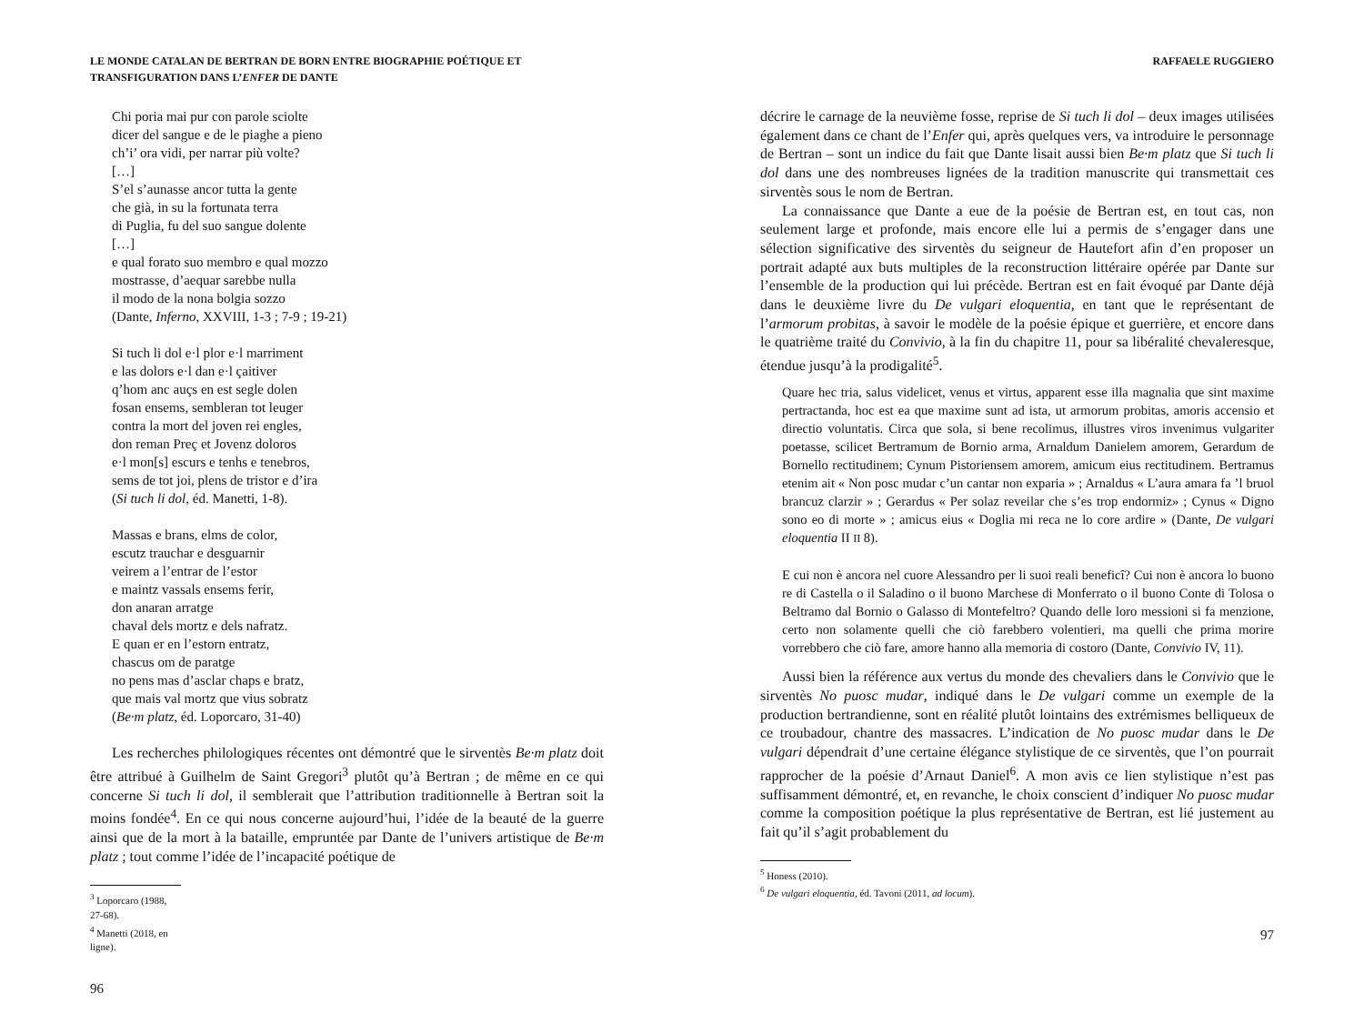LE MONDE CATALAN DE BERTRAN DE BORN ENTRE BIOGRAPHIE POÉTIQUE ET
TRANSFIGURATION DANS L’ENFER DE DANTE
Chi poria mai pur con parole sciolte
dicer del sangue e de le piaghe a pieno
ch’i’ ora vidi, per narrar più volte?
[…]
S’el s’aunasse ancor tutta la gente
che già, in su la fortunata terra
di Puglia, fu del suo sangue dolente
[…]
e qual forato suo membro e qual mozzo
mostrasse, d’aequar sarebbe nulla
il modo de la nona bolgia sozzo
(Dante, Inferno, XXVIII, 1-3 ; 7-9 ; 19-21)
Si tuch li dol e·l plor e·l marriment
e las dolors e·l dan e·l çaitiver
q’hom anc auçs en est segle dolen
fosan ensems, sembleran tot leuger
contra la mort del joven rei engles,
don reman Preç et Jovenz doloros
e·l mon[s] escurs e tenhs e tenebros,
sems de tot joi, plens de tristor e d’ira
(Si tuch li dol, éd. Manetti, 1-8).
Massas e brans, elms de color,
escutz trauchar e desguarnir
veirem a l’entrar de l’estor
e maintz vassals ensems ferir,
don anaran arratge
chaval dels mortz e dels nafratz.
E quan er en l’estorn entratz,
chascus om de paratge
no pens mas d’asclar chaps e bratz,
que mais val mortz que vius sobratz
(Be·m platz, éd. Loporcaro, 31-40)
Les recherches philologiques récentes ont démontré que le sirventès Be·m platz doit être attribué à Guilhelm de Saint Gregori<sup>3</sup> plutôt qu’à Bertran ; de même en ce qui concerne Si tuch li dol, il semblerait que l’attribution traditionnelle à Bertran soit la moins fondée<sup>4</sup>. En ce qui nous concerne aujourd’hui, l’idée de la beauté de la guerre ainsi que de la mort à la bataille, empruntée par Dante de l’univers artistique de Be·m platz ; tout comme l’idée de l’incapacité poétique de
<sup>3</sup> Loporcaro (1988, 27-68).
<sup>4</sup> Manetti (2018, en ligne).
96
RAFFAELE RUGGIERO
décrire le carnage de la neuvième fosse, reprise de Si tuch li dol – deux images utilisées également dans ce chant de l’Enfer qui, après quelques vers, va introduire le personnage de Bertran – sont un indice du fait que Dante lisait aussi bien Be·m platz que Si tuch li dol dans une des nombreuses lignées de la tradition manuscrite qui transmettait ces sirventès sous le nom de Bertran.
La connaissance que Dante a eue de la poésie de Bertran est, en tout cas, non seulement large et profonde, mais encore elle lui a permis de s’engager dans une sélection significative des sirventès du seigneur de Hautefort afin d’en proposer un portrait adapté aux buts multiples de la reconstruction littéraire opérée par Dante sur l’ensemble de la production qui lui précède. Bertran est en fait évoqué par Dante déjà dans le deuxième livre du De vulgari eloquentia, en tant que le représentant de l’armorum probitas, à savoir le modèle de la poésie épique et guerrière, et encore dans le quatrième traité du Convivio, à la fin du chapitre 11, pour sa libéralité chevaleresque, étendue jusqu’à la prodigalité<sup>5</sup>.
Quare hec tria, salus videlicet, venus et virtus, apparent esse illa magnalia que sint maxime pertractanda, hoc est ea que maxime sunt ad ista, ut armorum probitas, amoris accensio et directio voluntatis. Circa que sola, si bene recolimus, illustres viros invenimus vulgariter poetasse, scilicet Bertramum de Bornio arma, Arnaldum Danielem amorem, Gerardum de Bornello rectitudinem; Cynum Pistoriensem amorem, amicum eius rectitudinem. Bertramus etenim ait « Non posc mudar c’un cantar non exparia » ; Arnaldus « L’aura amara fa ’l bruol brancuz clarzir » ; Gerardus « Per solaz reveilar che s’es trop endormiz» ; Cynus « Digno sono eo di morte » ; amicus eius « Doglia mi reca ne lo core ardire » (Dante, De vulgari eloquentia II II 8).
E cui non è ancora nel cuore Alessandro per li suoi reali beneficî? Cui non è ancora lo buono re di Castella o il Saladino o il buono Marchese di Monferrato o il buono Conte di Tolosa o Beltramo dal Bornio o Galasso di Montefeltro? Quando delle loro messioni si fa menzione, certo non solamente quelli che ciò farebbero volentieri, ma quelli che prima morire vorrebbero che ciò fare, amore hanno alla memoria di costoro (Dante, Convivio IV, 11).
Aussi bien la référence aux vertus du monde des chevaliers dans le Convivio que le sirventès No puosc mudar, indiqué dans le De vulgari comme un exemple de la production bertrandienne, sont en réalité plutôt lointains des extrémismes belliqueux de ce troubadour, chantre des massacres. L’indication de No puosc mudar dans le De vulgari dépendrait d’une certaine élégance stylistique de ce sirventès, que l’on pourrait rapprocher de la poésie d’Arnaut Daniel<sup>6</sup>. A mon avis ce lien stylistique n’est pas suffisamment démontré, et, en revanche, le choix conscient d’indiquer No puosc mudar comme la composition poétique la plus représentative de Bertran, est lié justement au fait qu’il s’agit probablement du
<sup>5</sup> Honess (2010).
<sup>6</sup> De vulgari eloquentia, éd. Tavoni (2011, ad locum).
97